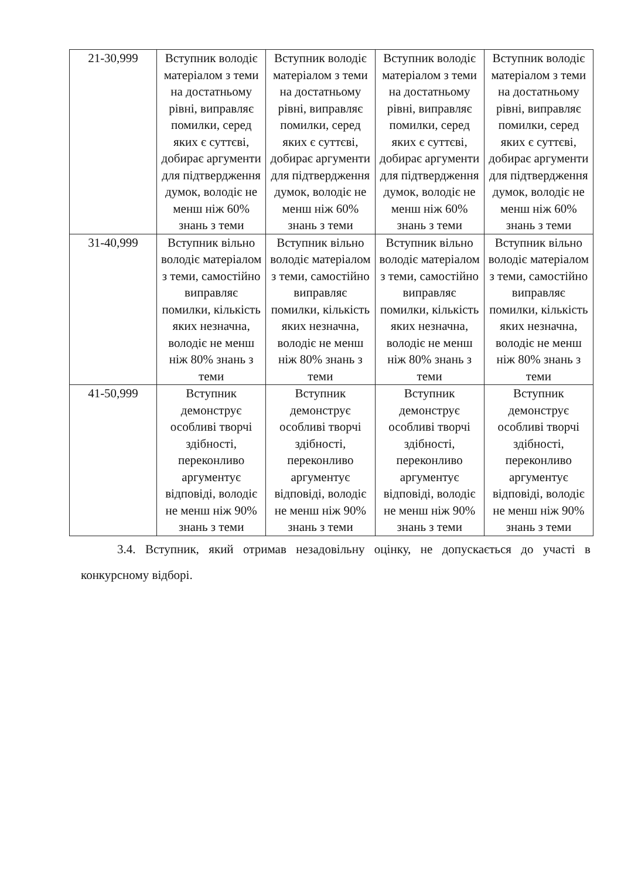| 21-30,999 | Вступник володіє матеріалом з теми на достатньому рівні, виправляє помилки, серед яких є суттєві, добирає аргументи для підтвердження думок, володіє не менш ніж 60% знань з теми | Вступник володіє матеріалом з теми на достатньому рівні, виправляє помилки, серед яких є суттєві, добирає аргументи для підтвердження думок, володіє не менш ніж 60% знань з теми | Вступник володіє матеріалом з теми на достатньому рівні, виправляє помилки, серед яких є суттєві, добирає аргументи для підтвердження думок, володіє не менш ніж 60% знань з теми | Вступник володіє матеріалом з теми на достатньому рівні, виправляє помилки, серед яких є суттєві, добирає аргументи для підтвердження думок, володіє не менш ніж 60% знань з теми |
| 31-40,999 | Вступник вільно володіє матеріалом з теми, самостійно виправляє помилки, кількість яких незначна, володіє не менш ніж 80% знань з теми | Вступник вільно володіє матеріалом з теми, самостійно виправляє помилки, кількість яких незначна, володіє не менш ніж 80% знань з теми | Вступник вільно володіє матеріалом з теми, самостійно виправляє помилки, кількість яких незначна, володіє не менш ніж 80% знань з теми | Вступник вільно володіє матеріалом з теми, самостійно виправляє помилки, кількість яких незначна, володіє не менш ніж 80% знань з теми |
| 41-50,999 | Вступник демонструє особливі творчі здібності, переконливо аргументує відповіді, володіє не менш ніж 90% знань з теми | Вступник демонструє особливі творчі здібності, переконливо аргументує відповіді, володіє не менш ніж 90% знань з теми | Вступник демонструє особливі творчі здібності, переконливо аргументує відповіді, володіє не менш ніж 90% знань з теми | Вступник демонструє особливі творчі здібності, переконливо аргументує відповіді, володіє не менш ніж 90% знань з теми |
3.4. Вступник, який отримав незадовільну оцінку, не допускається до участі в конкурсному відборі.